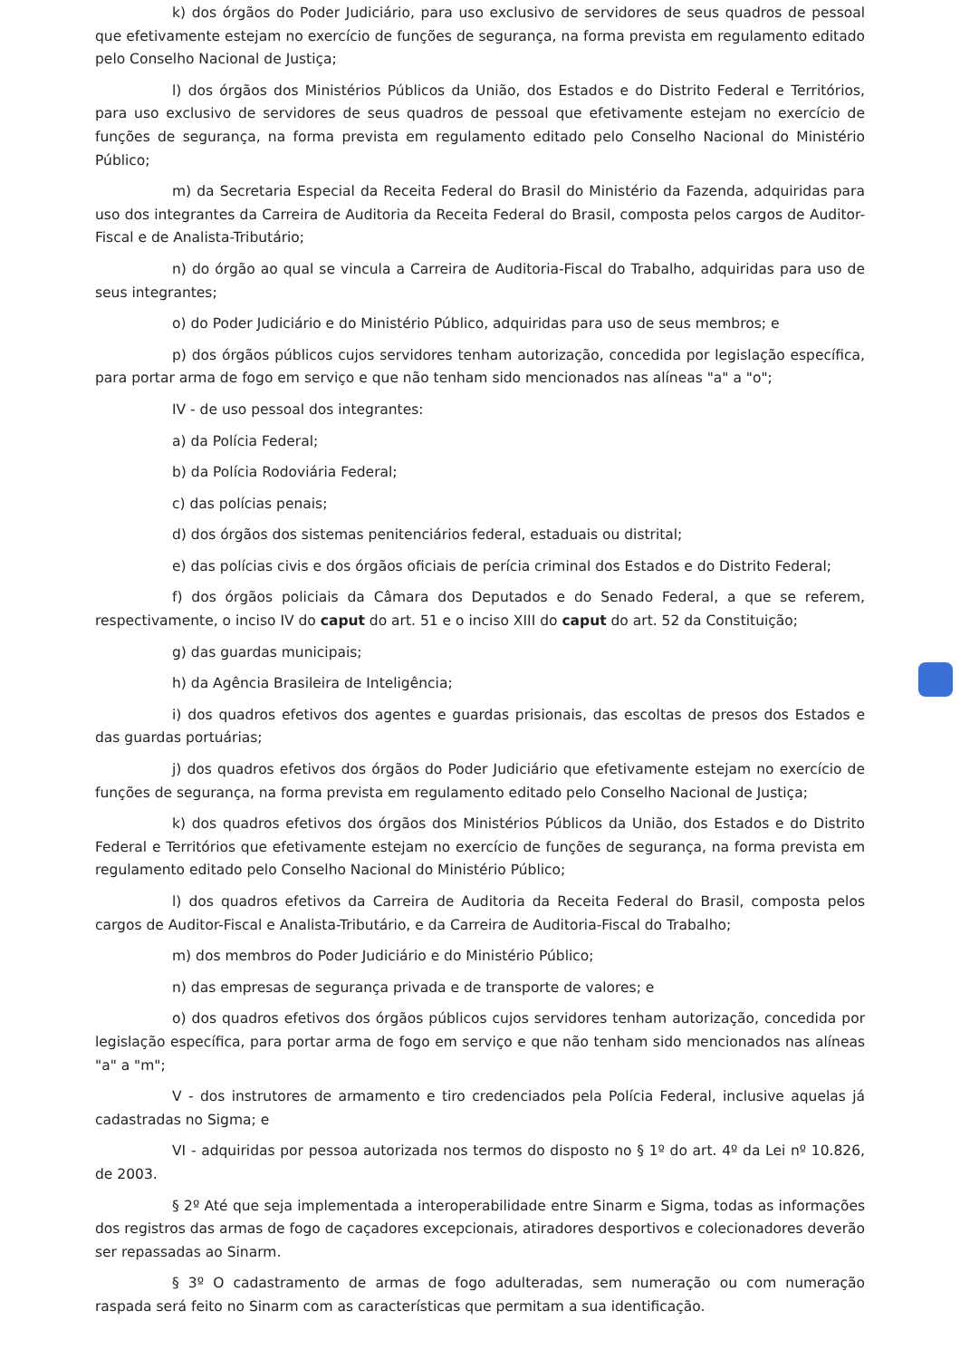k) dos órgãos do Poder Judiciário, para uso exclusivo de servidores de seus quadros de pessoal que efetivamente estejam no exercício de funções de segurança, na forma prevista em regulamento editado pelo Conselho Nacional de Justiça;
l) dos órgãos dos Ministérios Públicos da União, dos Estados e do Distrito Federal e Territórios, para uso exclusivo de servidores de seus quadros de pessoal que efetivamente estejam no exercício de funções de segurança, na forma prevista em regulamento editado pelo Conselho Nacional do Ministério Público;
m) da Secretaria Especial da Receita Federal do Brasil do Ministério da Fazenda, adquiridas para uso dos integrantes da Carreira de Auditoria da Receita Federal do Brasil, composta pelos cargos de Auditor-Fiscal e de Analista-Tributário;
n) do órgão ao qual se vincula a Carreira de Auditoria-Fiscal do Trabalho, adquiridas para uso de seus integrantes;
o) do Poder Judiciário e do Ministério Público, adquiridas para uso de seus membros; e
p) dos órgãos públicos cujos servidores tenham autorização, concedida por legislação específica, para portar arma de fogo em serviço e que não tenham sido mencionados nas alíneas "a" a "o";
IV - de uso pessoal dos integrantes:
a) da Polícia Federal;
b) da Polícia Rodoviária Federal;
c) das polícias penais;
d) dos órgãos dos sistemas penitenciários federal, estaduais ou distrital;
e) das polícias civis e dos órgãos oficiais de perícia criminal dos Estados e do Distrito Federal;
f) dos órgãos policiais da Câmara dos Deputados e do Senado Federal, a que se referem, respectivamente, o inciso IV do caput do art. 51 e o inciso XIII do caput do art. 52 da Constituição;
g) das guardas municipais;
h) da Agência Brasileira de Inteligência;
i) dos quadros efetivos dos agentes e guardas prisionais, das escoltas de presos dos Estados e das guardas portuárias;
j) dos quadros efetivos dos órgãos do Poder Judiciário que efetivamente estejam no exercício de funções de segurança, na forma prevista em regulamento editado pelo Conselho Nacional de Justiça;
k) dos quadros efetivos dos órgãos dos Ministérios Públicos da União, dos Estados e do Distrito Federal e Territórios que efetivamente estejam no exercício de funções de segurança, na forma prevista em regulamento editado pelo Conselho Nacional do Ministério Público;
l) dos quadros efetivos da Carreira de Auditoria da Receita Federal do Brasil, composta pelos cargos de Auditor-Fiscal e Analista-Tributário, e da Carreira de Auditoria-Fiscal do Trabalho;
m) dos membros do Poder Judiciário e do Ministério Público;
n) das empresas de segurança privada e de transporte de valores; e
o) dos quadros efetivos dos órgãos públicos cujos servidores tenham autorização, concedida por legislação específica, para portar arma de fogo em serviço e que não tenham sido mencionados nas alíneas "a" a "m";
V - dos instrutores de armamento e tiro credenciados pela Polícia Federal, inclusive aquelas já cadastradas no Sigma; e
VI - adquiridas por pessoa autorizada nos termos do disposto no § 1º do art. 4º da Lei nº 10.826, de 2003.
§ 2º Até que seja implementada a interoperabilidade entre Sinarm e Sigma, todas as informações dos registros das armas de fogo de caçadores excepcionais, atiradores desportivos e colecionadores deverão ser repassadas ao Sinarm.
§ 3º O cadastramento de armas de fogo adulteradas, sem numeração ou com numeração raspada será feito no Sinarm com as características que permitam a sua identificação.